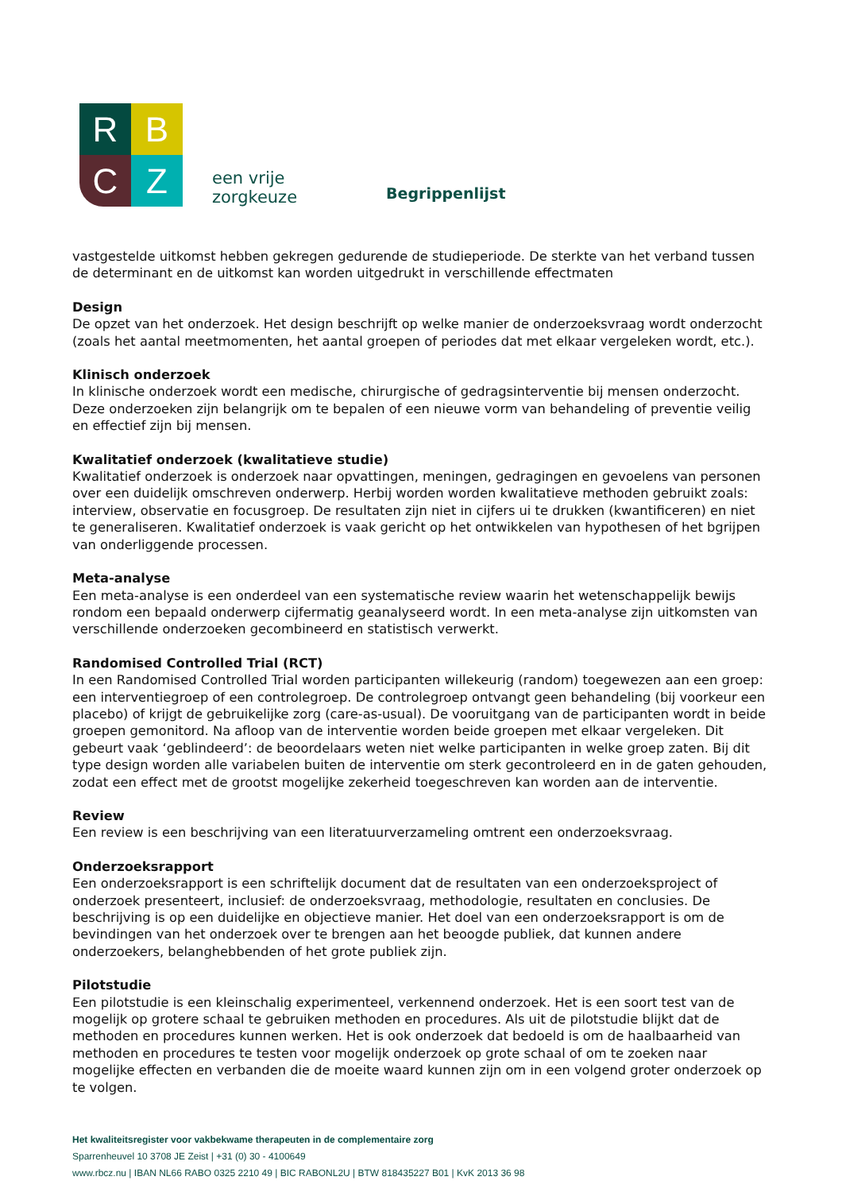R
B
C
Z
een vrije
zorgkeuze
Begrippenlijst
vastgestelde uitkomst hebben gekregen gedurende de studieperiode. De sterkte van het verband tussen de determinant en de uitkomst kan worden uitgedrukt in verschillende effectmaten
Design
De opzet van het onderzoek. Het design beschrijft op welke manier de onderzoeksvraag wordt onderzocht (zoals het aantal meetmomenten, het aantal groepen of periodes dat met elkaar vergeleken wordt, etc.).
Klinisch onderzoek
In klinische onderzoek wordt een medische, chirurgische of gedragsinterventie bij mensen onderzocht. Deze onderzoeken zijn belangrijk om te bepalen of een nieuwe vorm van behandeling of preventie veilig en effectief zijn bij mensen.
Kwalitatief onderzoek (kwalitatieve studie)
Kwalitatief onderzoek is onderzoek naar opvattingen, meningen, gedragingen en gevoelens van personen over een duidelijk omschreven onderwerp. Herbij worden worden kwalitatieve methoden gebruikt zoals: interview, observatie en focusgroep. De resultaten zijn niet in cijfers ui te drukken (kwantificeren) en niet te generaliseren. Kwalitatief onderzoek is vaak gericht op het ontwikkelen van hypothesen of het bgrijpen van onderliggende processen.
Meta-analyse
Een meta-analyse is een onderdeel van een systematische review waarin het wetenschappelijk bewijs rondom een bepaald onderwerp cijfermatig geanalyseerd wordt. In een meta-analyse zijn uitkomsten van verschillende onderzoeken gecombineerd en statistisch verwerkt.
Randomised Controlled Trial (RCT)
In een Randomised Controlled Trial worden participanten willekeurig (random) toegewezen aan een groep: een interventiegroep of een controlegroep. De controlegroep ontvangt geen behandeling (bij voorkeur een placebo) of krijgt de gebruikelijke zorg (care-as-usual). De vooruitgang van de participanten wordt in beide groepen gemonitord. Na afloop van de interventie worden beide groepen met elkaar vergeleken. Dit gebeurt vaak ‘geblindeerd’: de beoordelaars weten niet welke participanten in welke groep zaten. Bij dit type design worden alle variabelen buiten de interventie om sterk gecontroleerd en in de gaten gehouden, zodat een effect met de grootst mogelijke zekerheid toegeschreven kan worden aan de interventie.
Review
Een review is een beschrijving van een literatuurverzameling omtrent een onderzoeksvraag.
Onderzoeksrapport
Een onderzoeksrapport is een schriftelijk document dat de resultaten van een onderzoeksproject of onderzoek presenteert, inclusief: de onderzoeksvraag, methodologie, resultaten en conclusies. De beschrijving is op een duidelijke en objectieve manier. Het doel van een onderzoeksrapport is om de bevindingen van het onderzoek over te brengen aan het beoogde publiek, dat kunnen andere onderzoekers, belanghebbenden of het grote publiek zijn.
Pilotstudie
Een pilotstudie is een kleinschalig experimenteel, verkennend onderzoek. Het is een soort test van de mogelijk op grotere schaal te gebruiken methoden en procedures. Als uit de pilotstudie blijkt dat de methoden en procedures kunnen werken. Het is ook onderzoek dat bedoeld is om de haalbaarheid van methoden en procedures te testen voor mogelijk onderzoek op grote schaal of om te zoeken naar mogelijke effecten en verbanden die de moeite waard kunnen zijn om in een volgend groter onderzoek op te volgen.
Het kwaliteitsregister voor vakbekwame therapeuten in de complementaire zorg
Sparrenheuvel 10 3708 JE Zeist | +31 (0) 30 - 4100649
www.rbcz.nu | IBAN NL66 RABO 0325 2210 49 | BIC RABONL2U | BTW 818435227 B01 | KvK 2013 36 98